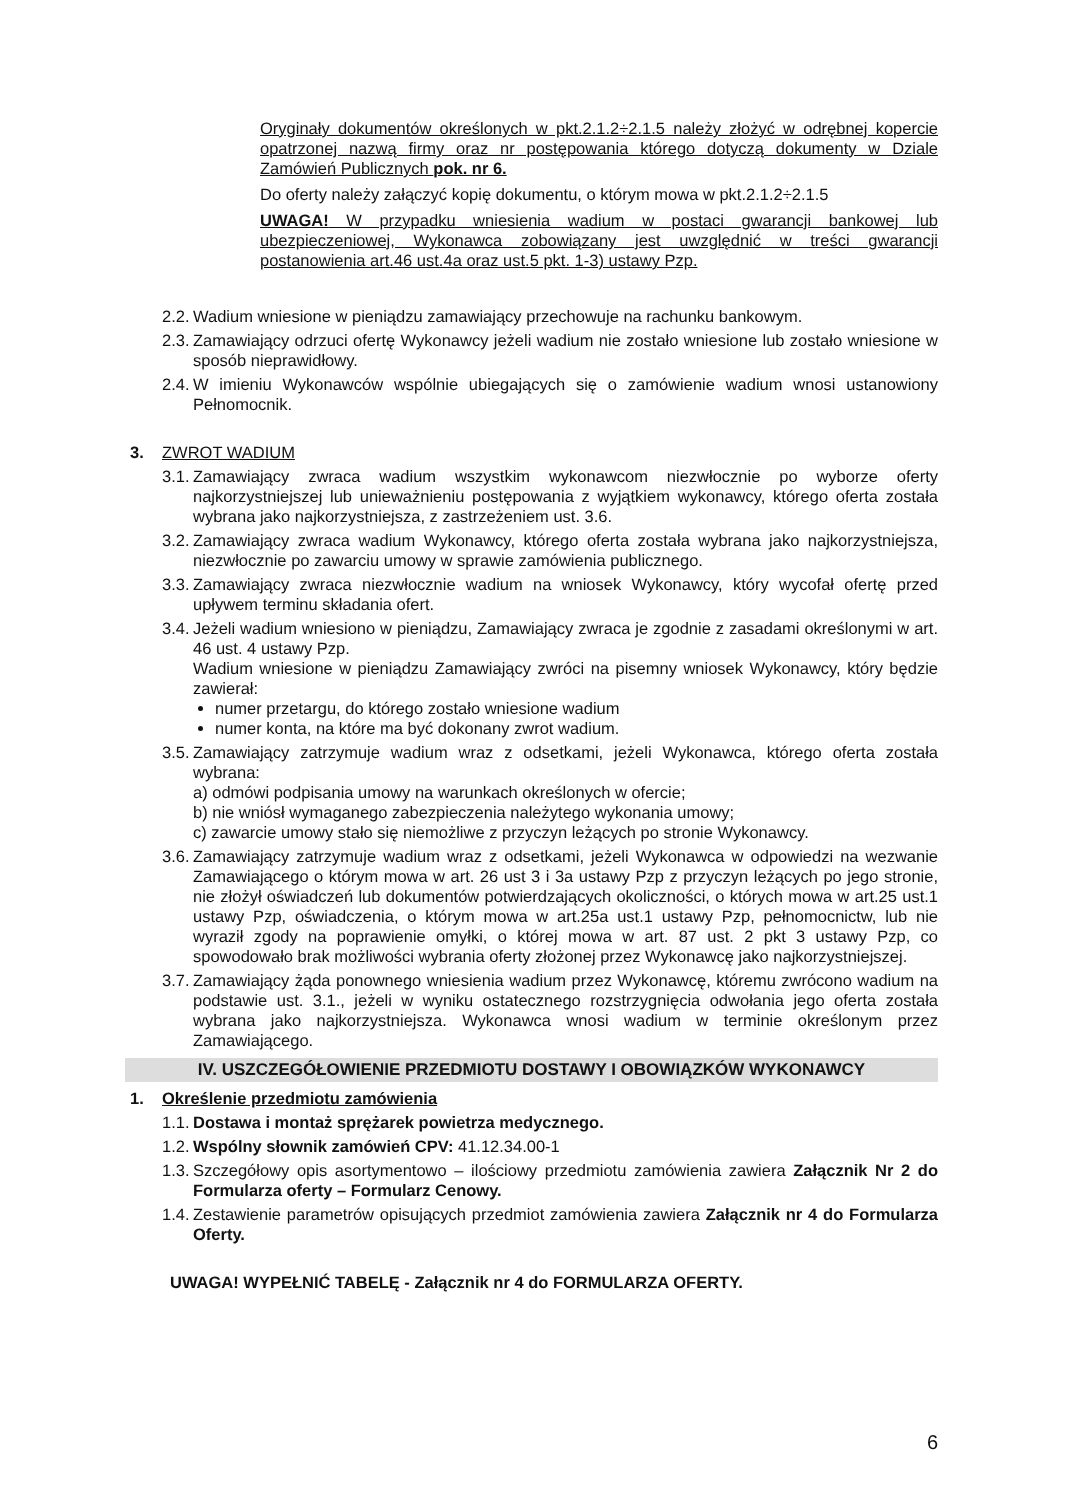Oryginały dokumentów określonych w pkt.2.1.2÷2.1.5 należy złożyć w odrębnej kopercie opatrzonej nazwą firmy oraz nr postępowania którego dotyczą dokumenty w Dziale Zamówień Publicznych pok. nr 6.
Do oferty należy załączyć kopię dokumentu, o którym mowa w pkt.2.1.2÷2.1.5
UWAGA! W przypadku wniesienia wadium w postaci gwarancji bankowej lub ubezpieczeniowej, Wykonawca zobowiązany jest uwzględnić w treści gwarancji postanowienia art.46 ust.4a oraz ust.5 pkt. 1-3) ustawy Pzp.
2.2. Wadium wniesione w pieniądzu zamawiający przechowuje na rachunku bankowym.
2.3. Zamawiający odrzuci ofertę Wykonawcy jeżeli wadium nie zostało wniesione lub zostało wniesione w sposób nieprawidłowy.
2.4. W imieniu Wykonawców wspólnie ubiegających się o zamówienie wadium wnosi ustanowiony Pełnomocnik.
3. ZWROT WADIUM
3.1. Zamawiający zwraca wadium wszystkim wykonawcom niezwłocznie po wyborze oferty najkorzystniejszej lub unieważnieniu postępowania z wyjątkiem wykonawcy, którego oferta została wybrana jako najkorzystniejsza, z zastrzeżeniem ust. 3.6.
3.2. Zamawiający zwraca wadium Wykonawcy, którego oferta została wybrana jako najkorzystniejsza, niezwłocznie po zawarciu umowy w sprawie zamówienia publicznego.
3.3. Zamawiający zwraca niezwłocznie wadium na wniosek Wykonawcy, który wycofał ofertę przed upływem terminu składania ofert.
3.4. Jeżeli wadium wniesiono w pieniądzu, Zamawiający zwraca je zgodnie z zasadami określonymi w art. 46 ust. 4 ustawy Pzp.
Wadium wniesione w pieniądzu Zamawiający zwróci na pisemny wniosek Wykonawcy, który będzie zawierał:
numer przetargu, do którego zostało wniesione wadium
numer konta, na które ma być dokonany zwrot wadium.
3.5. Zamawiający zatrzymuje wadium wraz z odsetkami, jeżeli Wykonawca, którego oferta została wybrana:
a) odmówi podpisania umowy na warunkach określonych w ofercie;
b) nie wniósł wymaganego zabezpieczenia należytego wykonania umowy;
c) zawarcie umowy stało się niemożliwe z przyczyn leżących po stronie Wykonawcy.
3.6. Zamawiający zatrzymuje wadium wraz z odsetkami, jeżeli Wykonawca w odpowiedzi na wezwanie Zamawiającego o którym mowa w art. 26 ust 3 i 3a ustawy Pzp z przyczyn leżących po jego stronie, nie złożył oświadczeń lub dokumentów potwierdzających okoliczności, o których mowa w art.25 ust.1 ustawy Pzp, oświadczenia, o którym mowa w art.25a ust.1 ustawy Pzp, pełnomocnictw, lub nie wyraził zgody na poprawienie omyłki, o której mowa w art. 87 ust. 2 pkt 3 ustawy Pzp, co spowodowało brak możliwości wybrania oferty złożonej przez Wykonawcę jako najkorzystniejszej.
3.7. Zamawiający żąda ponownego wniesienia wadium przez Wykonawcę, któremu zwrócono wadium na podstawie ust. 3.1., jeżeli w wyniku ostatecznego rozstrzygnięcia odwołania jego oferta została wybrana jako najkorzystniejsza. Wykonawca wnosi wadium w terminie określonym przez Zamawiającego.
IV. USZCZEGÓŁOWIENIE PRZEDMIOTU DOSTAWY I OBOWIĄZKÓW WYKONAWCY
1. Określenie przedmiotu zamówienia
1.1. Dostawa i montaż sprężarek powietrza medycznego.
1.2. Wspólny słownik zamówień CPV: 41.12.34.00-1
1.3. Szczegółowy opis asortymentowo – ilościowy przedmiotu zamówienia zawiera Załącznik Nr 2 do Formularza oferty – Formularz Cenowy.
1.4. Zestawienie parametrów opisujących przedmiot zamówienia zawiera Załącznik nr 4 do Formularza Oferty.
UWAGA! WYPEŁNIĆ TABELĘ - Załącznik nr 4 do FORMULARZA OFERTY.
6